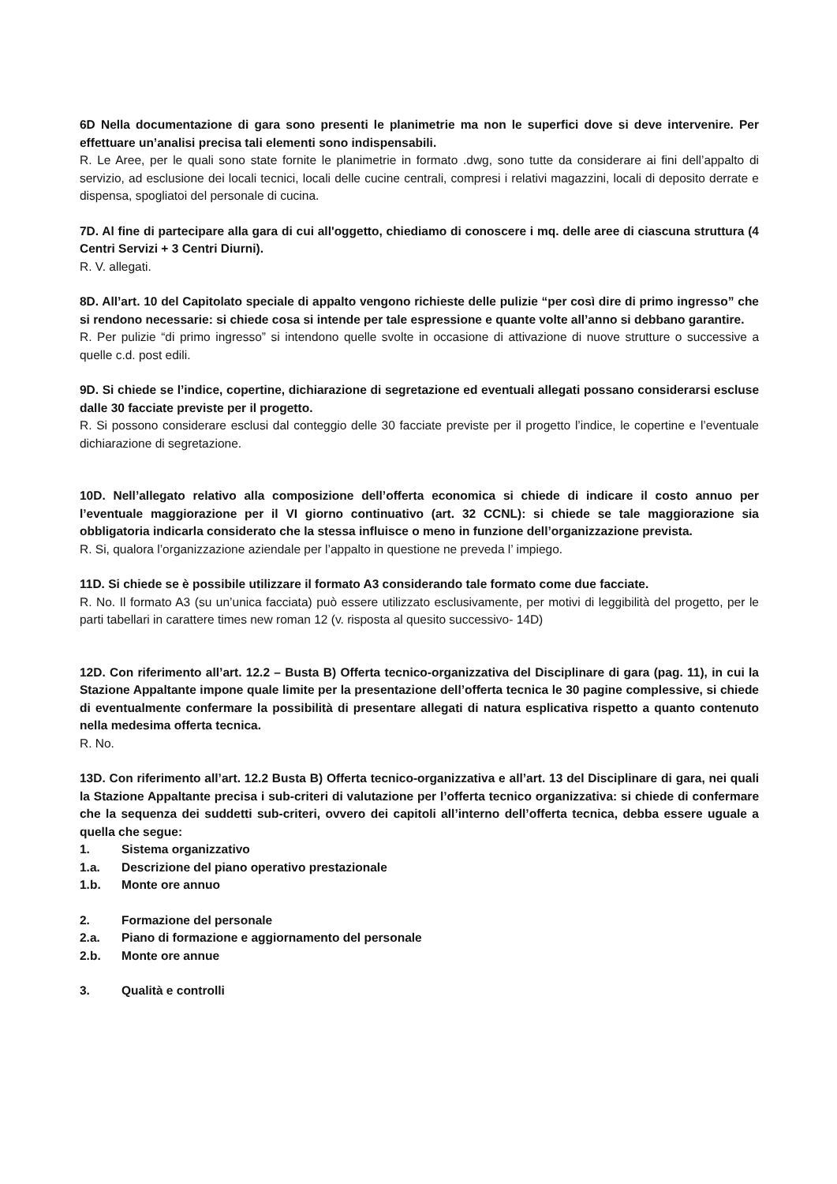6D Nella documentazione di gara sono presenti le planimetrie ma non le superfici dove si deve intervenire. Per effettuare un’analisi precisa tali elementi sono indispensabili.
R. Le Aree, per le quali sono state fornite le planimetrie in formato .dwg, sono tutte da considerare ai fini dell’appalto di servizio, ad esclusione dei locali tecnici, locali delle cucine centrali, compresi i relativi magazzini, locali di deposito derrate e dispensa, spogliatoi del personale di cucina.
7D. Al fine di partecipare alla gara di cui all'oggetto, chiediamo di conoscere i mq. delle aree di ciascuna struttura (4 Centri Servizi + 3 Centri Diurni).
R. V. allegati.
8D. All’art. 10 del Capitolato speciale di appalto vengono richieste delle pulizie “per così dire di primo ingresso” che si rendono necessarie: si chiede cosa si intende per tale espressione e quante volte all’anno si debbano garantire.
R. Per pulizie “di primo ingresso” si intendono quelle svolte in occasione di attivazione di nuove strutture o successive a quelle c.d. post edili.
9D. Si chiede se l’indice, copertine, dichiarazione di segretazione ed eventuali allegati possano considerarsi escluse dalle 30 facciate previste per il progetto.
R. Si possono considerare esclusi dal conteggio delle 30 facciate previste per il progetto l’indice, le copertine e l’eventuale dichiarazione di segretazione.
10D. Nell’allegato relativo alla composizione dell’offerta economica si chiede di indicare il costo annuo per l’eventuale maggiorazione per il VI giorno continuativo (art. 32 CCNL): si chiede se tale maggiorazione sia obbligatoria indicarla considerato che la stessa influisce o meno in funzione dell’organizzazione prevista.
R. Si, qualora l’organizzazione aziendale per l’appalto in questione ne preveda l’ impiego.
11D. Si chiede se è possibile utilizzare il formato A3 considerando tale formato come due facciate.
R. No. Il formato A3 (su un’unica facciata) può essere utilizzato esclusivamente, per motivi di leggibilità del progetto, per le parti tabellari in carattere times new roman 12 (v. risposta al quesito successivo- 14D)
12D. Con riferimento all’art. 12.2 – Busta B) Offerta tecnico-organizzativa del Disciplinare di gara (pag. 11), in cui la Stazione Appaltante impone quale limite per la presentazione dell’offerta tecnica le 30 pagine complessive, si chiede di eventualmente confermare la possibilità di presentare allegati di natura esplicativa rispetto a quanto contenuto nella medesima offerta tecnica.
R. No.
13D. Con riferimento all’art. 12.2 Busta B) Offerta tecnico-organizzativa e all’art. 13 del Disciplinare di gara, nei quali la Stazione Appaltante precisa i sub-criteri di valutazione per l’offerta tecnico organizzativa: si chiede di confermare che la sequenza dei suddetti sub-criteri, ovvero dei capitoli all’interno dell’offerta tecnica, debba essere uguale a quella che segue:
1. Sistema organizzativo
1.a. Descrizione del piano operativo prestazionale
1.b. Monte ore annuo
2. Formazione del personale
2.a. Piano di formazione e aggiornamento del personale
2.b. Monte ore annue
3. Qualità e controlli